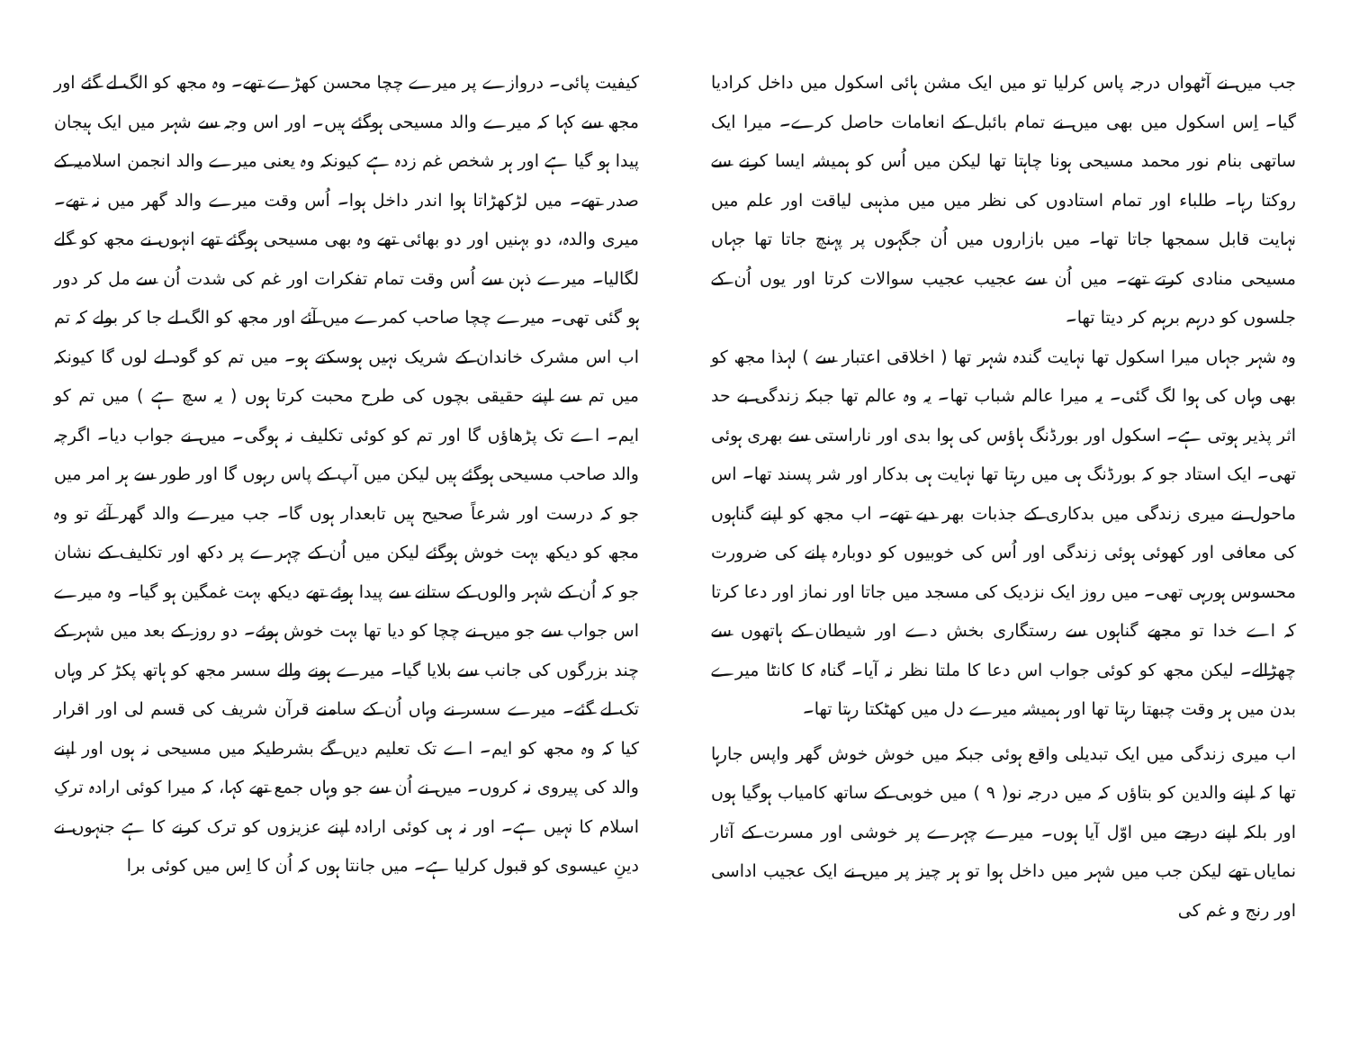جب میں نے آٹھواں درجہ پاس کرلیا تو میں ایک مشن ہائی اسکول میں داخل کرادیا گیا۔ اِس اسکول میں بھی میں نے تمام بائبل کے انعامات حاصل کرے۔ میرا ایک ساتھی بنام نور محمد مسیحی ہونا چاہتا تھا لیکن میں اُس کو ہمیشہ ایسا کرنے سے روکتا رہا۔ طلباء اور تمام استادوں کی نظر میں میں مذہبی لیاقت اور علم میں نہایت قابل سمجھا جاتا تھا۔ میں بازاروں میں اُن جگہوں پر پہنچ جاتا تھا جہاں مسیحی منادی کرتے تھے۔ میں اُن سے عجیب عجیب سوالات کرتا اور یوں اُن کے جلسوں کو درہم برہم کر دیتا تھا۔
وہ شہر جہاں میرا اسکول تھا نہایت گندہ شہر تھا ( اخلاقی اعتبار سے ) لہذا مجھ کو بھی وہاں کی ہوا لگ گئی۔ یہ میرا عالم شباب تھا۔ یہ وہ عالم تھا جبکہ زندگی بے حد اثر پذیر ہوتی ہے۔ اسکول اور بورڈنگ ہاؤس کی ہوا بدی اور ناراستی سے بھری ہوئی تھی۔ ایک استاد جو کہ بورڈنگ ہی میں رہتا تھا نہایت ہی بدکار اور شر پسند تھا۔ اس ماحول نے میری زندگی میں بدکاری کے جذبات بھر دیے تھے۔ اب مجھ کو اپنے گناہوں کی معافی اور کھوئی ہوئی زندگی اور اُس کی خوبیوں کو دوبارہ پانے کی ضرورت محسوس ہورہی تھی۔ میں روز ایک نزدیک کی مسجد میں جاتا اور نماز اور دعا کرتا کہ اے خدا تو مجھے گناہوں سے رستگاری بخش دے اور شیطان کے ہاتھوں سے چھڑالے۔ لیکن مجھ کو کوئی جواب اس دعا کا ملتا نظر نہ آیا۔ گناہ کا کانٹا میرے بدن میں ہر وقت چبھتا رہتا تھا اور ہمیشہ میرے دل میں کھٹکتا رہتا تھا۔
اب میری زندگی میں ایک تبدیلی واقع ہوئی جبکہ میں خوش خوش گھر واپس جارہا تھا کہ اپنے والدین کو بتاؤں کہ میں درجہ نو( ۹ ) میں خوبی کے ساتھ کامیاب ہوگیا ہوں اور بلکہ اپنے درجے میں اوّل آیا ہوں۔ میرے چہرے پر خوشی اور مسرت کے آثار نمایاں تھے لیکن جب میں شہر میں داخل ہوا تو ہر چیز پر میں نے ایک عجیب اداسی اور رنج و غم کی
کیفیت پائی۔ دروازے پر میرے چچا محسن کھڑے تھے۔ وہ مجھ کو الگ لے گئے اور مجھ سے کہا کہ میرے والد مسیحی ہوگئے ہیں۔ اور اس وجہ سے شہر میں ایک ہیجان پیدا ہو گیا ہے اور ہر شخص غم زدہ ہے کیونکہ وہ یعنی میرے والد انجمن اسلامیہ کے صدر تھے۔ میں لڑکھڑاتا ہوا اندر داخل ہوا۔ اُس وقت میرے والد گھر میں نہ تھے۔ میری والدہ، دو بہنیں اور دو بھائی تھے وہ بھی مسیحی ہوگئے تھے انہوں نے مجھ کو گلے لگالیا۔ میرے ذہن سے اُس وقت تمام تفکرات اور غم کی شدت اُن سے مل کر دور ہو گئی تھی۔ میرے چچا صاحب کمرے میں آئے اور مجھ کو الگ لے جا کر بولے کہ تم اب اس مشرک خاندان کے شریک نہیں ہوسکتے ہو۔ میں تم کو گود لے لوں گا کیونکہ میں تم سے اپنے حقیقی بچوں کی طرح محبت کرتا ہوں ( یہ سچ ہے ) میں تم کو ایم۔ اے تک پڑھاؤں گا اور تم کو کوئی تکلیف نہ ہوگی۔ میں نے جواب دیا۔ اگرچہ والد صاحب مسیحی ہوگئے ہیں لیکن میں آپ کے پاس رہوں گا اور طور سے ہر امر میں جو کہ درست اور شرعاً صحیح ہیں تابعدار ہوں گا۔ جب میرے والد گھر آئے تو وہ مجھ کو دیکھ بہت خوش ہوگئے لیکن میں اُن کے چہرے پر دکھ اور تکلیف کے نشان جو کہ اُن کے شہر والوں کے ستانے سے پیدا ہوئے تھے دیکھ بہت غمگین ہو گیا۔ وہ میرے اس جواب سے جو میں نے چچا کو دیا تھا بہت خوش ہوئے۔ دو روز کے بعد میں شہر کے چند بزرگوں کی جانب سے بلایا گیا۔ میرے ہونے والے سسر مجھ کو ہاتھ پکڑ کر وہاں تک لے گئے۔ میرے سسر نے وہاں اُن کے سامنے قرآن شریف کی قسم لی اور اقرار کیا کہ وہ مجھ کو ایم۔ اے تک تعلیم دیں گے بشرطیکہ میں مسیحی نہ ہوں اور اپنے والد کی پیروی نہ کروں۔ میں نے اُن سے جو وہاں جمع تھے کہا، کہ میرا کوئی ارادہ ترکِ اسلام کا نہیں ہے۔ اور نہ ہی کوئی ارادہ اپنے عزیزوں کو ترک کرنے کا ہے جنہوں نے دینِ عیسوی کو قبول کرلیا ہے۔ میں جانتا ہوں کہ اُن کا اِس میں کوئی برا